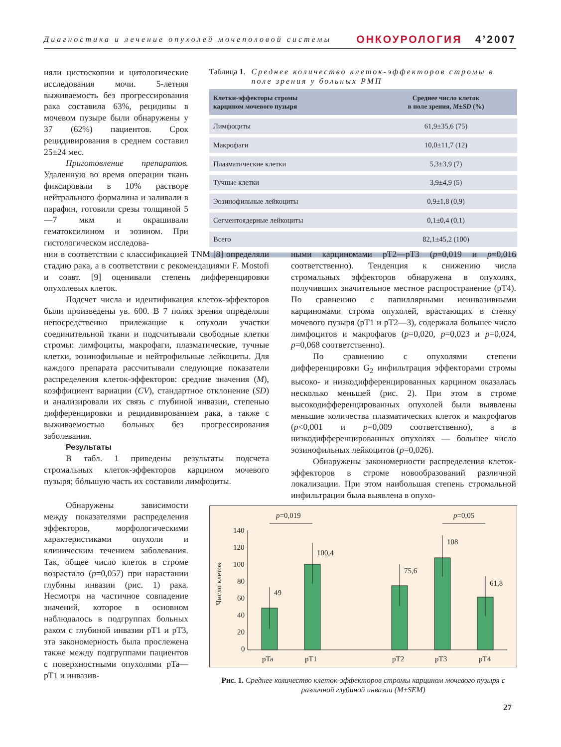Диагностика и лечение опухолей мочеполовой системы ОНКОУРОЛОГИЯ 4’2007
няли цистоскопии и цитологические исследования мочи. 5-летняя выживаемость без прогрессирования рака составила 63%, рецидивы в мочевом пузыре были обнаружены у 37 (62%) пациентов. Срок рецидивирования в среднем составил 25±24 мес.
Приготовление препаратов. Удаленную во время операции ткань фиксировали в 10% растворе нейтрального формалина и заливали в парафин, готовили срезы толщиной 5—7 мкм и окрашивали гематоксилином и эозином. При гистологическом исследова-
Таблица 1. Среднее количество клеток-эффекторов стромы в поле зрения у больных РМП
| Клетки-эффекторы стромы карцином мочевого пузыря | Среднее число клеток в поле зрения, M±SD (%) |
| --- | --- |
| Лимфоциты | 61,9±35,6 (75) |
| Макрофаги | 10,0±11,7 (12) |
| Плазматические клетки | 5,3±3,9 (7) |
| Тучные клетки | 3,9±4,9 (5) |
| Эозинофильные лейкоциты | 0,9±1,8 (0,9) |
| Сегментоядерные лейкоциты | 0,1±0,4 (0,1) |
| Всего | 82,1±45,2 (100) |
нии в соответствии с классификацией TNM [8] определяли стадию рака, а в соответствии с рекомендациями F. Mostofi и соавт. [9] оценивали степень дифференцировки опухолевых клеток.
Подсчет числа и идентификация клеток-эффекторов были произведены ув. 600. В 7 полях зрения определяли непосредственно прилежащие к опухоли участки соединительной ткани и подсчитывали свободные клетки стромы: лимфоциты, макрофаги, плазматические, тучные клетки, эозинофильные и нейтрофильные лейкоциты. Для каждого препарата рассчитывали следующие показатели распределения клеток-эффекторов: средние значения (M), коэффициент вариации (CV), стандартное отклонение (SD) и анализировали их связь с глубиной инвазии, степенью дифференцировки и рецидивированием рака, а также с выживаемостью больных без прогрессирования заболевания.
Результаты
В табл. 1 приведены результаты подсчета стромальных клеток-эффекторов карцином мочевого пузыря; бóльшую часть их составили лимфоциты.
Обнаружены зависимости между показателями распределения эффекторов, морфологическими характеристиками опухоли и клиническим течением заболевания. Так, общее число клеток в строме возрастало (p=0,057) при нарастании глубины инвазии (рис. 1) рака. Несмотря на частичное совпадение значений, которое в основном наблюдалось в подгруппах больных раком с глубиной инвазии pT1 и pT3, эта закономерность была прослежена также между подгруппами пациентов с поверхностными опухолями pTa—pT1 и инвазив-
ными карциномами pT2—pT3 (p=0,019 и p=0,016 соответственно). Тенденция к снижению числа стромальных эффекторов обнаружена в опухолях, получивших значительное местное распространение (pT4). По сравнению с папиллярными неинвазивными карциномами строма опухолей, врастающих в стенку мочевого пузыря (pT1 и pT2—3), содержала большее число лимфоцитов и макрофагов (p=0,020, p=0,023 и p=0,024, p=0,068 соответственно).
По сравнению с опухолями степени дифференцировки G<sub>2</sub> инфильтрация эффекторами стромы высоко- и низкодифференцированных карцином оказалась несколько меньшей (рис. 2). При этом в строме высокодифференцированных опухолей были выявлены меньшие количества плазматических клеток и макрофагов (p<0,001 и p=0,009 соответственно), а в низкодифференцированных опухолях — большее число эозинофильных лейкоцитов (p=0,026).
Обнаружены закономерности распределения клеток-эффекторов в строме новообразований различной локализации. При этом наибольшая степень стромальной инфильтрации была выявлена в опухо-
140
120
100
80
60
40
20
0
Число клеток
49
100,4
75,6
108
61,8
p=0,019
p=0,05
pTa
pT1
pT2
pT3
pT4
Рис. 1. Среднее количество клеток-эффекторов стромы карцином мочевого пузыря с различной глубиной инвазии (M±SEM)
27